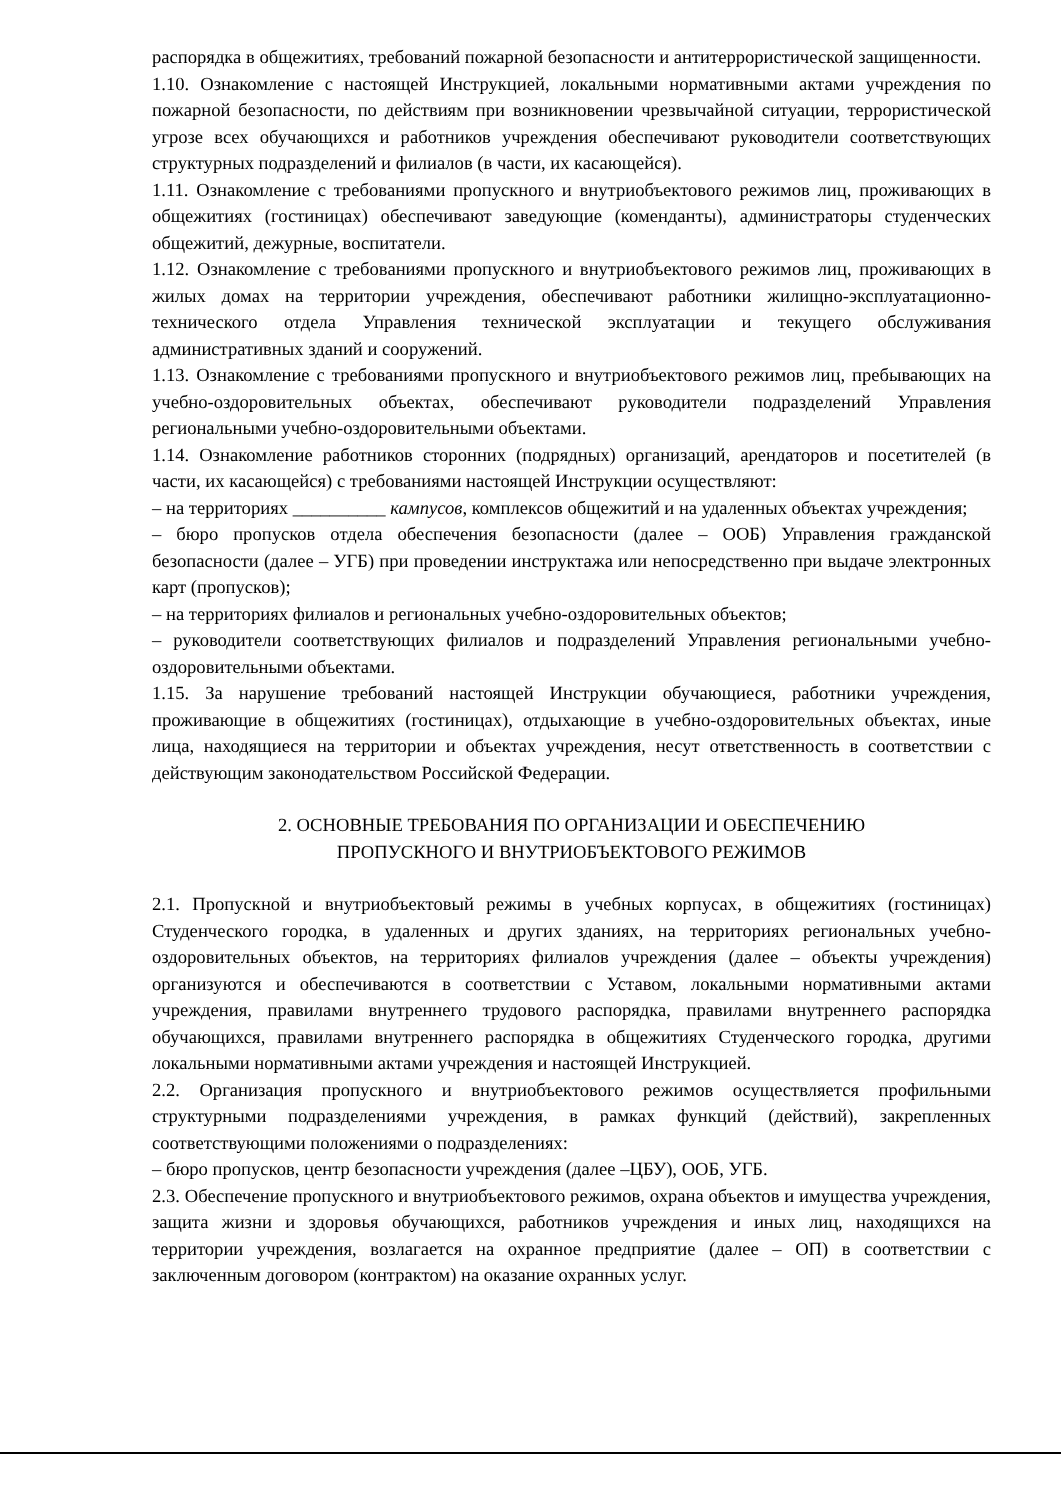распорядка в общежитиях, требований пожарной безопасности и антитеррористической защищенности.
1.10. Ознакомление с настоящей Инструкцией, локальными нормативными актами учреждения по пожарной безопасности, по действиям при возникновении чрезвычайной ситуации, террористической угрозе всех обучающихся и работников учреждения обеспечивают руководители соответствующих структурных подразделений и филиалов (в части, их касающейся).
1.11. Ознакомление с требованиями пропускного и внутриобъектового режимов лиц, проживающих в общежитиях (гостиницах) обеспечивают заведующие (коменданты), администраторы студенческих общежитий, дежурные, воспитатели.
1.12. Ознакомление с требованиями пропускного и внутриобъектового режимов лиц, проживающих в жилых домах на территории учреждения, обеспечивают работники жилищно-эксплуатационно-технического отдела Управления технической эксплуатации и текущего обслуживания административных зданий и сооружений.
1.13. Ознакомление с требованиями пропускного и внутриобъектового режимов лиц, пребывающих на учебно-оздоровительных объектах, обеспечивают руководители подразделений Управления региональными учебно-оздоровительными объектами.
1.14. Ознакомление работников сторонних (подрядных) организаций, арендаторов и посетителей (в части, их касающейся) с требованиями настоящей Инструкции осуществляют:
– на территориях __________ кампусов, комплексов общежитий и на удаленных объектах учреждения;
– бюро пропусков отдела обеспечения безопасности (далее – ООБ) Управления гражданской безопасности (далее – УГБ) при проведении инструктажа или непосредственно при выдаче электронных карт (пропусков);
– на территориях филиалов и региональных учебно-оздоровительных объектов;
– руководители соответствующих филиалов и подразделений Управления региональными учебно-оздоровительными объектами.
1.15. За нарушение требований настоящей Инструкции обучающиеся, работники учреждения, проживающие в общежитиях (гостиницах), отдыхающие в учебно-оздоровительных объектах, иные лица, находящиеся на территории и объектах учреждения, несут ответственность в соответствии с действующим законодательством Российской Федерации.
2. ОСНОВНЫЕ ТРЕБОВАНИЯ ПО ОРГАНИЗАЦИИ И ОБЕСПЕЧЕНИЮ
ПРОПУСКНОГО И ВНУТРИОБЪЕКТОВОГО РЕЖИМОВ
2.1. Пропускной и внутриобъектовый режимы в учебных корпусах, в общежитиях (гостиницах) Студенческого городка, в удаленных и других зданиях, на территориях региональных учебно-оздоровительных объектов, на территориях филиалов учреждения (далее – объекты учреждения) организуются и обеспечиваются в соответствии с Уставом, локальными нормативными актами учреждения, правилами внутреннего трудового распорядка, правилами внутреннего распорядка обучающихся, правилами внутреннего распорядка в общежитиях Студенческого городка, другими локальными нормативными актами учреждения и настоящей Инструкцией.
2.2. Организация пропускного и внутриобъектового режимов осуществляется профильными структурными подразделениями учреждения, в рамках функций (действий), закрепленных соответствующими положениями о подразделениях:
– бюро пропусков, центр безопасности учреждения (далее –ЦБУ), ООБ, УГБ.
2.3. Обеспечение пропускного и внутриобъектового режимов, охрана объектов и имущества учреждения, защита жизни и здоровья обучающихся, работников учреждения и иных лиц, находящихся на территории учреждения, возлагается на охранное предприятие (далее – ОП) в соответствии с заключенным договором (контрактом) на оказание охранных услуг.